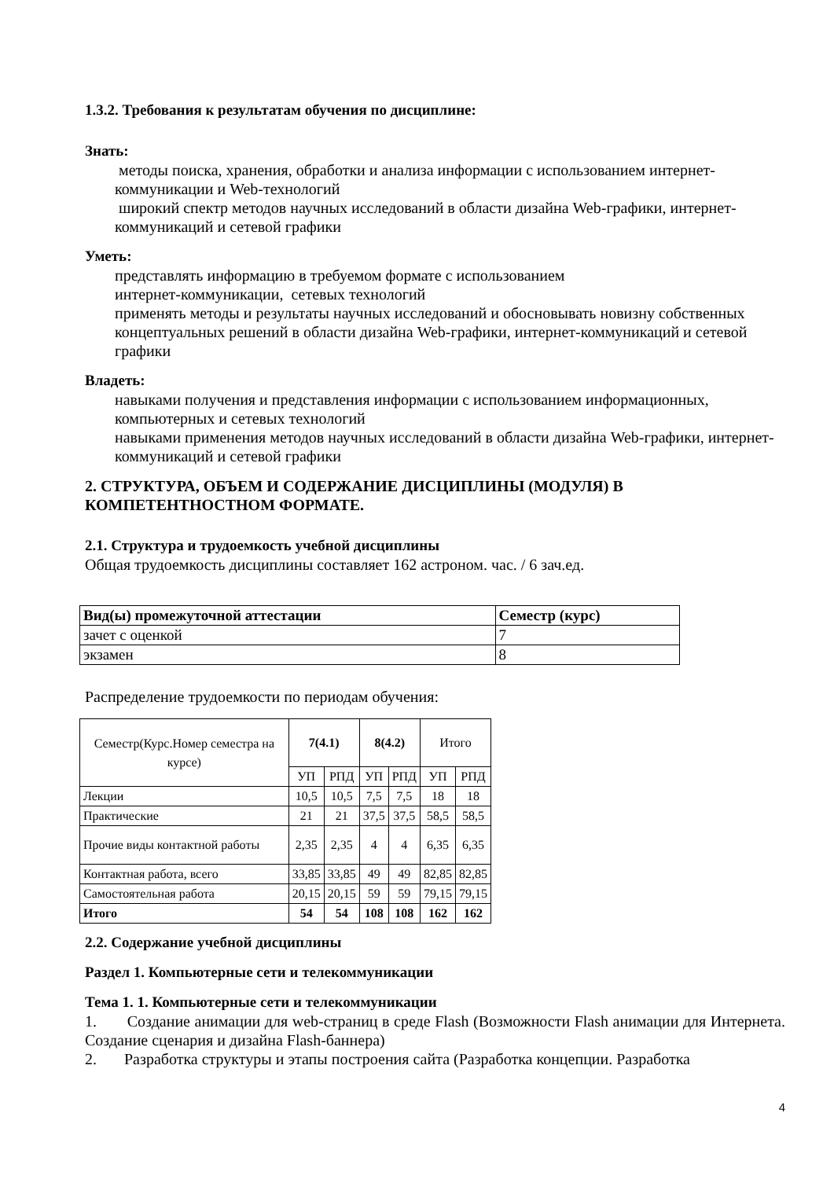1.3.2. Требования к результатам обучения по дисциплине:
Знать:
методы поиска, хранения, обработки и анализа информации с использованием интернет-коммуникации и Web-технологий
широкий спектр методов научных исследований в области дизайна Web-графики, интернет-коммуникаций и сетевой графики
Уметь:
представлять информацию в требуемом формате с использованием
интернет-коммуникации, сетевых технологий
применять методы и результаты научных исследований и обосновывать новизну собственных концептуальных решений в области дизайна Web-графики, интернет-коммуникаций и сетевой графики
Владеть:
навыками получения и представления информации с использованием информационных, компьютерных и сетевых технологий
навыками применения методов научных исследований в области дизайна Web-графики, интернет-коммуникаций и сетевой графики
2. СТРУКТУРА, ОБЪЕМ И СОДЕРЖАНИЕ ДИСЦИПЛИНЫ (МОДУЛЯ) В КОМПЕТЕНТНОСТНОМ ФОРМАТЕ.
2.1. Структура и трудоемкость учебной дисциплины
Общая трудоемкость дисциплины составляет 162 астроном. час. / 6 зач.ед.
| Вид(ы) промежуточной аттестации | Семестр (курс) |
| --- | --- |
| зачет с оценкой | 7 |
| экзамен | 8 |
Распределение трудоемкости по периодам обучения:
| Семестр(Курс.Номер семестра на курсе) | 7(4.1) | | 8(4.2) | | Итого | |
| | УП | РПД | УП | РПД | УП | РПД |
| Лекции | 10,5 | 10,5 | 7,5 | 7,5 | 18 | 18 |
| Практические | 21 | 21 | 37,5 | 37,5 | 58,5 | 58,5 |
| Прочие виды контактной работы | 2,35 | 2,35 | 4 | 4 | 6,35 | 6,35 |
| Контактная работа, всего | 33,85 | 33,85 | 49 | 49 | 82,85 | 82,85 |
| Самостоятельная работа | 20,15 | 20,15 | 59 | 59 | 79,15 | 79,15 |
| Итого | 54 | 54 | 108 | 108 | 162 | 162 |
2.2. Содержание учебной дисциплины
Раздел 1. Компьютерные сети и телекоммуникации
Тема 1. 1. Компьютерные сети и телекоммуникации
1. Создание анимации для web-страниц в среде Flash (Возможности Flash анимации для Интернета. Создание сценария и дизайна Flash-баннера)
2. Разработка структуры и этапы построения сайта (Разработка концепции. Разработка
4